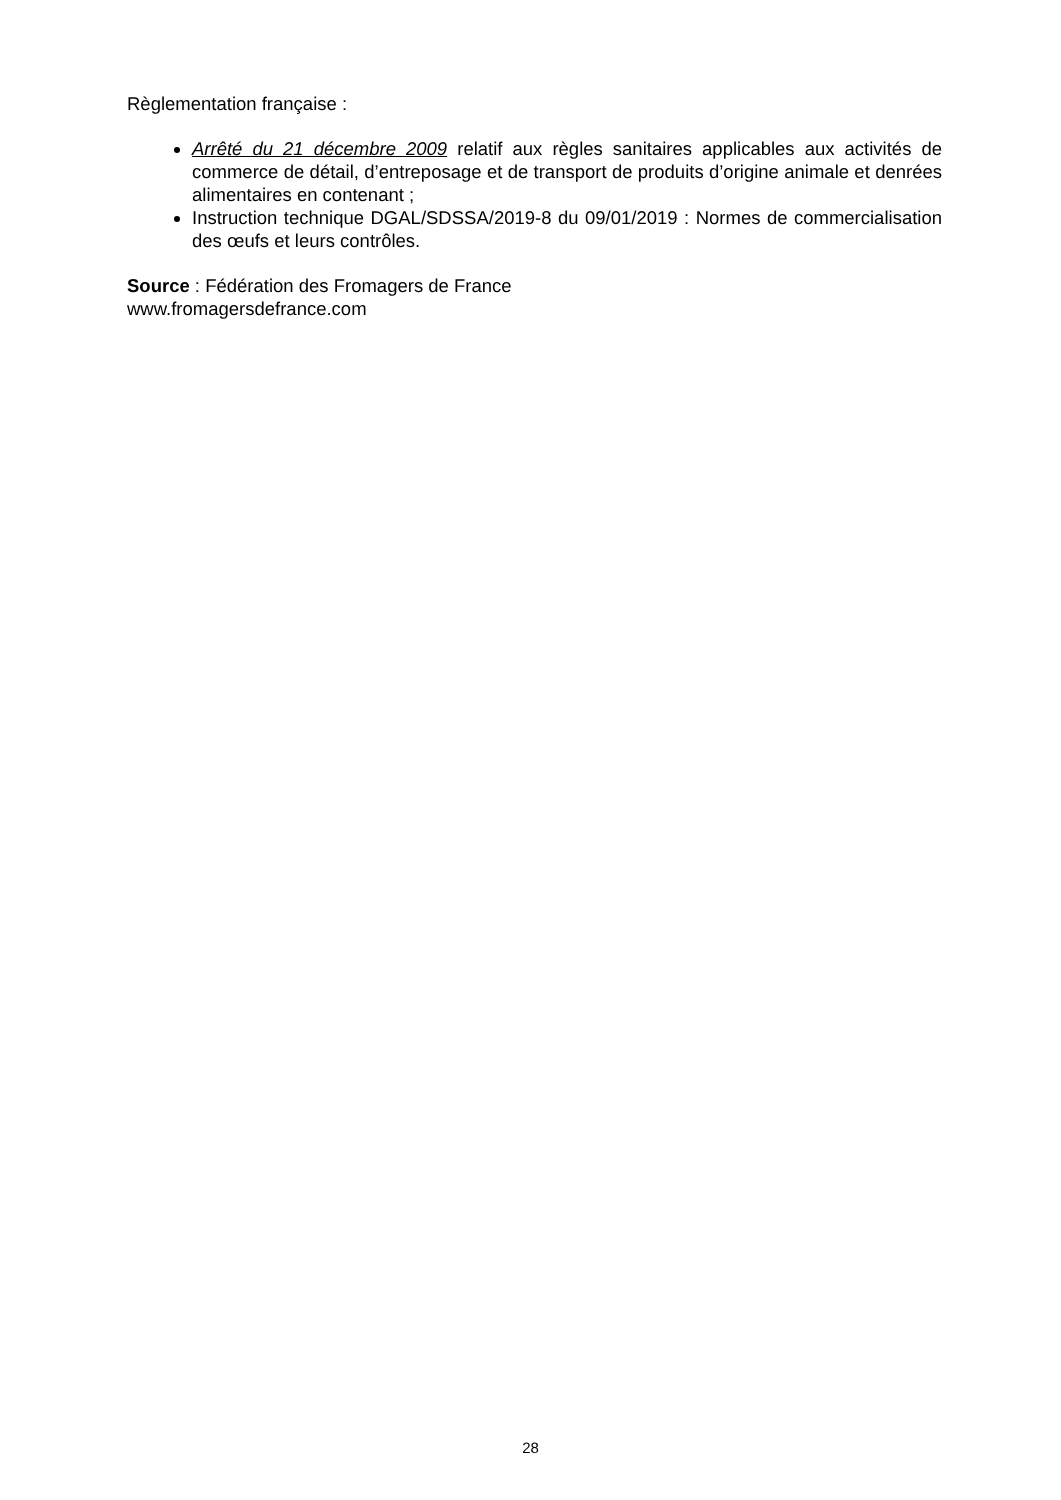Règlementation française :
Arrêté du 21 décembre 2009 relatif aux règles sanitaires applicables aux activités de commerce de détail, d’entreposage et de transport de produits d’origine animale et denrées alimentaires en contenant ;
Instruction technique DGAL/SDSSA/2019-8 du 09/01/2019 : Normes de commercialisation des œufs et leurs contrôles.
Source : Fédération des Fromagers de France
www.fromagersdefrance.com
28